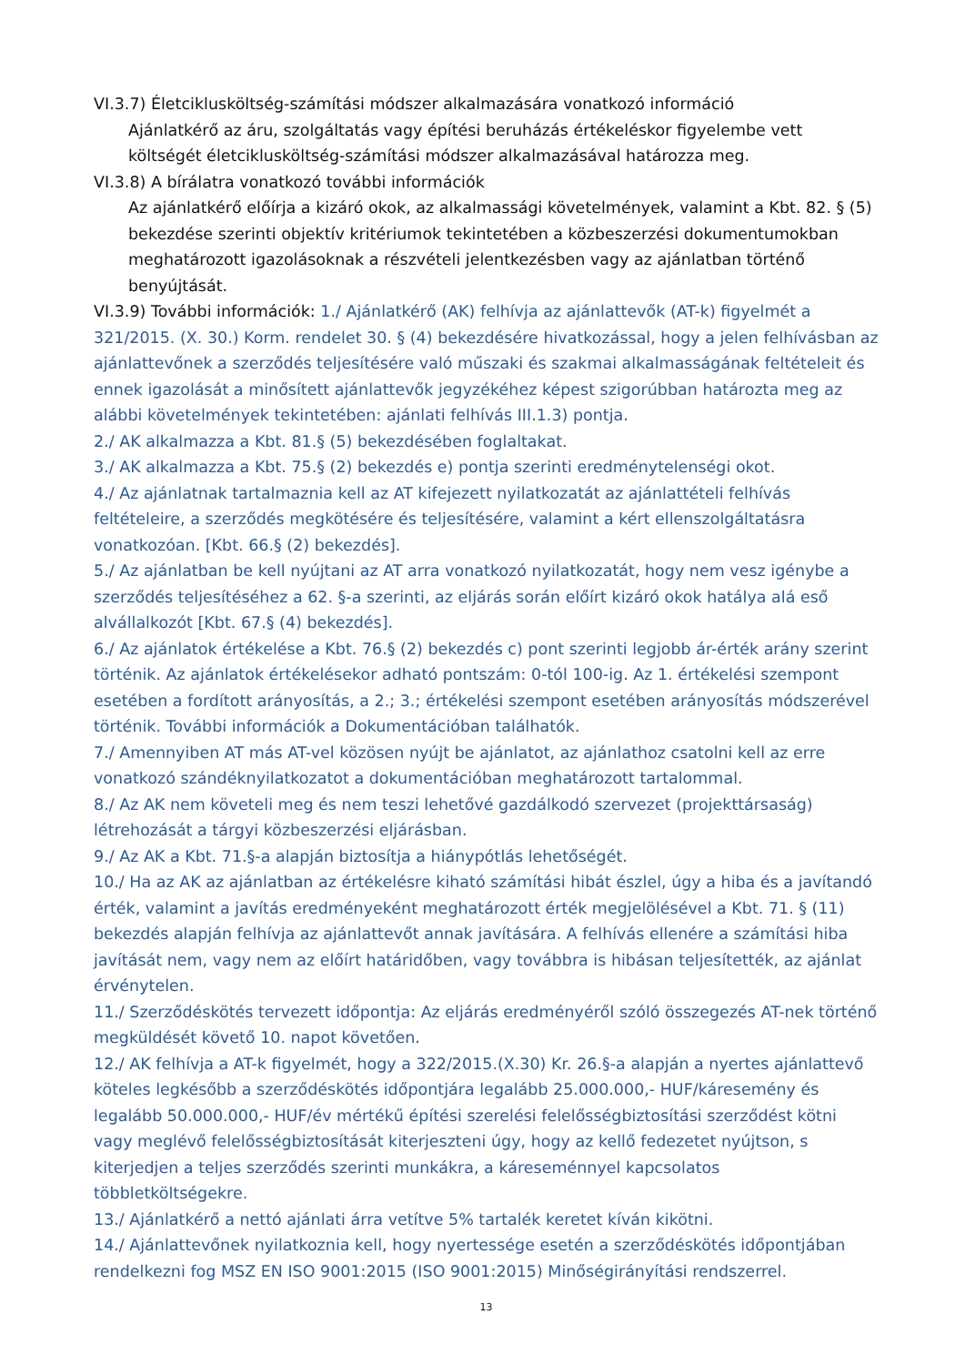VI.3.7) Életciklusköltség-számítási módszer alkalmazására vonatkozó információ
Ajánlatkérő az áru, szolgáltatás vagy építési beruházás értékeléskor figyelembe vett költségét életciklusköltség-számítási módszer alkalmazásával határozza meg.
VI.3.8) A bírálatra vonatkozó további információk
Az ajánlatkérő előírja a kizáró okok, az alkalmassági követelmények, valamint a Kbt. 82. § (5) bekezdése szerinti objektív kritériumok tekintetében a közbeszerzési dokumentumokban meghatározott igazolásoknak a részvételi jelentkezésben vagy az ajánlatban történő benyújtását.
VI.3.9) További információk: 1./ Ajánlatkérő (AK) felhívja az ajánlattevők (AT-k) figyelmét a 321/2015. (X. 30.) Korm. rendelet 30. § (4) bekezdésére hivatkozással, hogy a jelen felhívásban az ajánlattevőnek a szerződés teljesítésére való műszaki és szakmai alkalmasságának feltételeit és ennek igazolását a minősített ajánlattevők jegyzékéhez képest szigorúbban határozta meg az alábbi követelmények tekintetében: ajánlati felhívás III.1.3) pontja.
2./ AK alkalmazza a Kbt. 81.§ (5) bekezdésében foglaltakat.
3./ AK alkalmazza a Kbt. 75.§ (2) bekezdés e) pontja szerinti eredménytelenségi okot.
4./ Az ajánlatnak tartalmaznia kell az AT kifejezett nyilatkozatát az ajánlattételi felhívás feltételeire, a szerződés megkötésére és teljesítésére, valamint a kért ellenszolgáltatásra vonatkozóan. [Kbt. 66.§ (2) bekezdés].
5./ Az ajánlatban be kell nyújtani az AT arra vonatkozó nyilatkozatát, hogy nem vesz igénybe a szerződés teljesítéséhez a 62. §-a szerinti, az eljárás során előírt kizáró okok hatálya alá eső alvállalkozót [Kbt. 67.§ (4) bekezdés].
6./ Az ajánlatok értékelése a Kbt. 76.§ (2) bekezdés c) pont szerinti legjobb ár-érték arány szerint történik. Az ajánlatok értékelésekor adható pontszám: 0-tól 100-ig. Az 1. értékelési szempont esetében a fordított arányosítás, a 2.; 3.; értékelési szempont esetében arányosítás módszerével történik. További információk a Dokumentációban találhatók.
7./ Amennyiben AT más AT-vel közösen nyújt be ajánlatot, az ajánlathoz csatolni kell az erre vonatkozó szándéknyilatkozatot a dokumentációban meghatározott tartalommal.
8./ Az AK nem követeli meg és nem teszi lehetővé gazdálkodó szervezet (projekttársaság) létrehozását a tárgyi közbeszerzési eljárásban.
9./ Az AK a Kbt. 71.§-a alapján biztosítja a hiánypótlás lehetőségét.
10./ Ha az AK az ajánlatban az értékelésre kiható számítási hibát észlel, úgy a hiba és a javítandó érték, valamint a javítás eredményeként meghatározott érték megjelölésével a Kbt. 71. § (11) bekezdés alapján felhívja az ajánlattevőt annak javítására. A felhívás ellenére a számítási hiba javítását nem, vagy nem az előírt határidőben, vagy továbbra is hibásan teljesítették, az ajánlat érvénytelen.
11./ Szerződéskötés tervezett időpontja: Az eljárás eredményéről szóló összegezés AT-nek történő megküldését követő 10. napot követően.
12./ AK felhívja a AT-k figyelmét, hogy a 322/2015.(X.30) Kr. 26.§-a alapján a nyertes ajánlattevő köteles legkésőbb a szerződéskötés időpontjára legalább 25.000.000,- HUF/káresemény és legalább 50.000.000,- HUF/év mértékű építési szerelési felelősségbiztosítási szerződést kötni vagy meglévő felelősségbiztosítását kiterjeszteni úgy, hogy az kellő fedezetet nyújtson, s kiterjedjen a teljes szerződés szerinti munkákra, a káreseménnyel kapcsolatos többletköltségekre.
13./ Ajánlatkérő a nettó ajánlati árra vetítve 5% tartalék keretet kíván kikötni.
14./ Ajánlattevőnek nyilatkoznia kell, hogy nyertessége esetén a szerződéskötés időpontjában rendelkezni fog MSZ EN ISO 9001:2015 (ISO 9001:2015) Minőségirányítási rendszerrel.
13